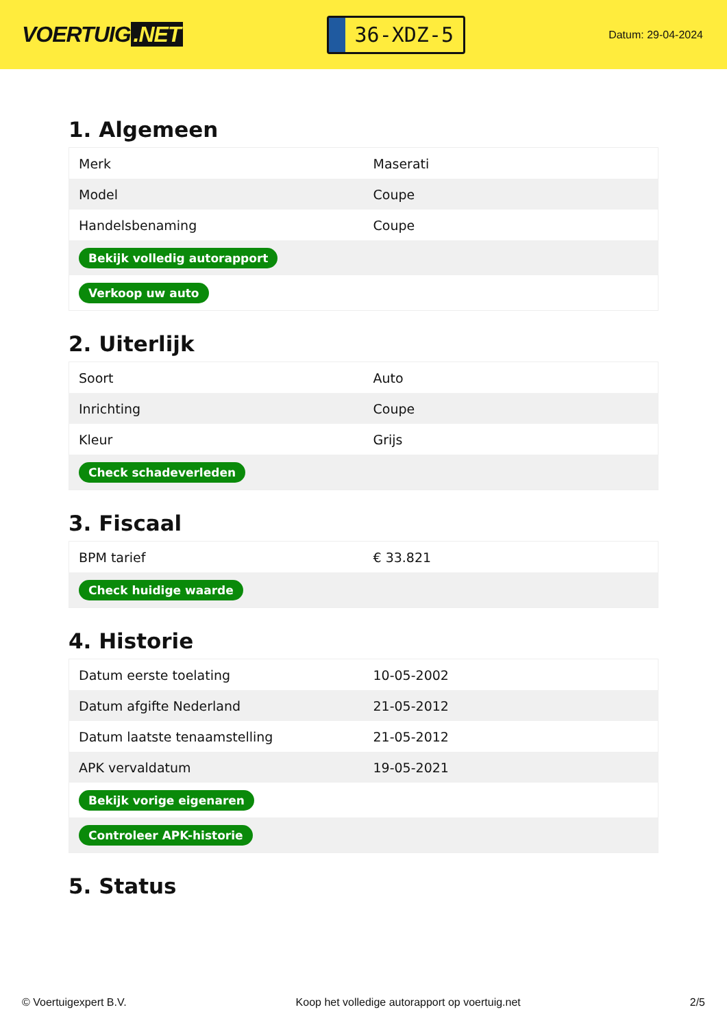VOERTUIG.NET
36-XDZ-5
Datum: 29-04-2024
1. Algemeen
| Merk | Maserati |
| Model | Coupe |
| Handelsbenaming | Coupe |
| Bekijk volledig autorapport | |
| Verkoop uw auto | |
2. Uiterlijk
| Soort | Auto |
| Inrichting | Coupe |
| Kleur | Grijs |
| Check schadeverleden | |
3. Fiscaal
| BPM tarief | € 33.821 |
| Check huidige waarde | |
4. Historie
| Datum eerste toelating | 10-05-2002 |
| Datum afgifte Nederland | 21-05-2012 |
| Datum laatste tenaamstelling | 21-05-2012 |
| APK vervaldatum | 19-05-2021 |
| Bekijk vorige eigenaren | |
| Controleer APK-historie | |
5. Status
© Voertuigexpert B.V. Koop het volledige autorapport op voertuig.net 2/5